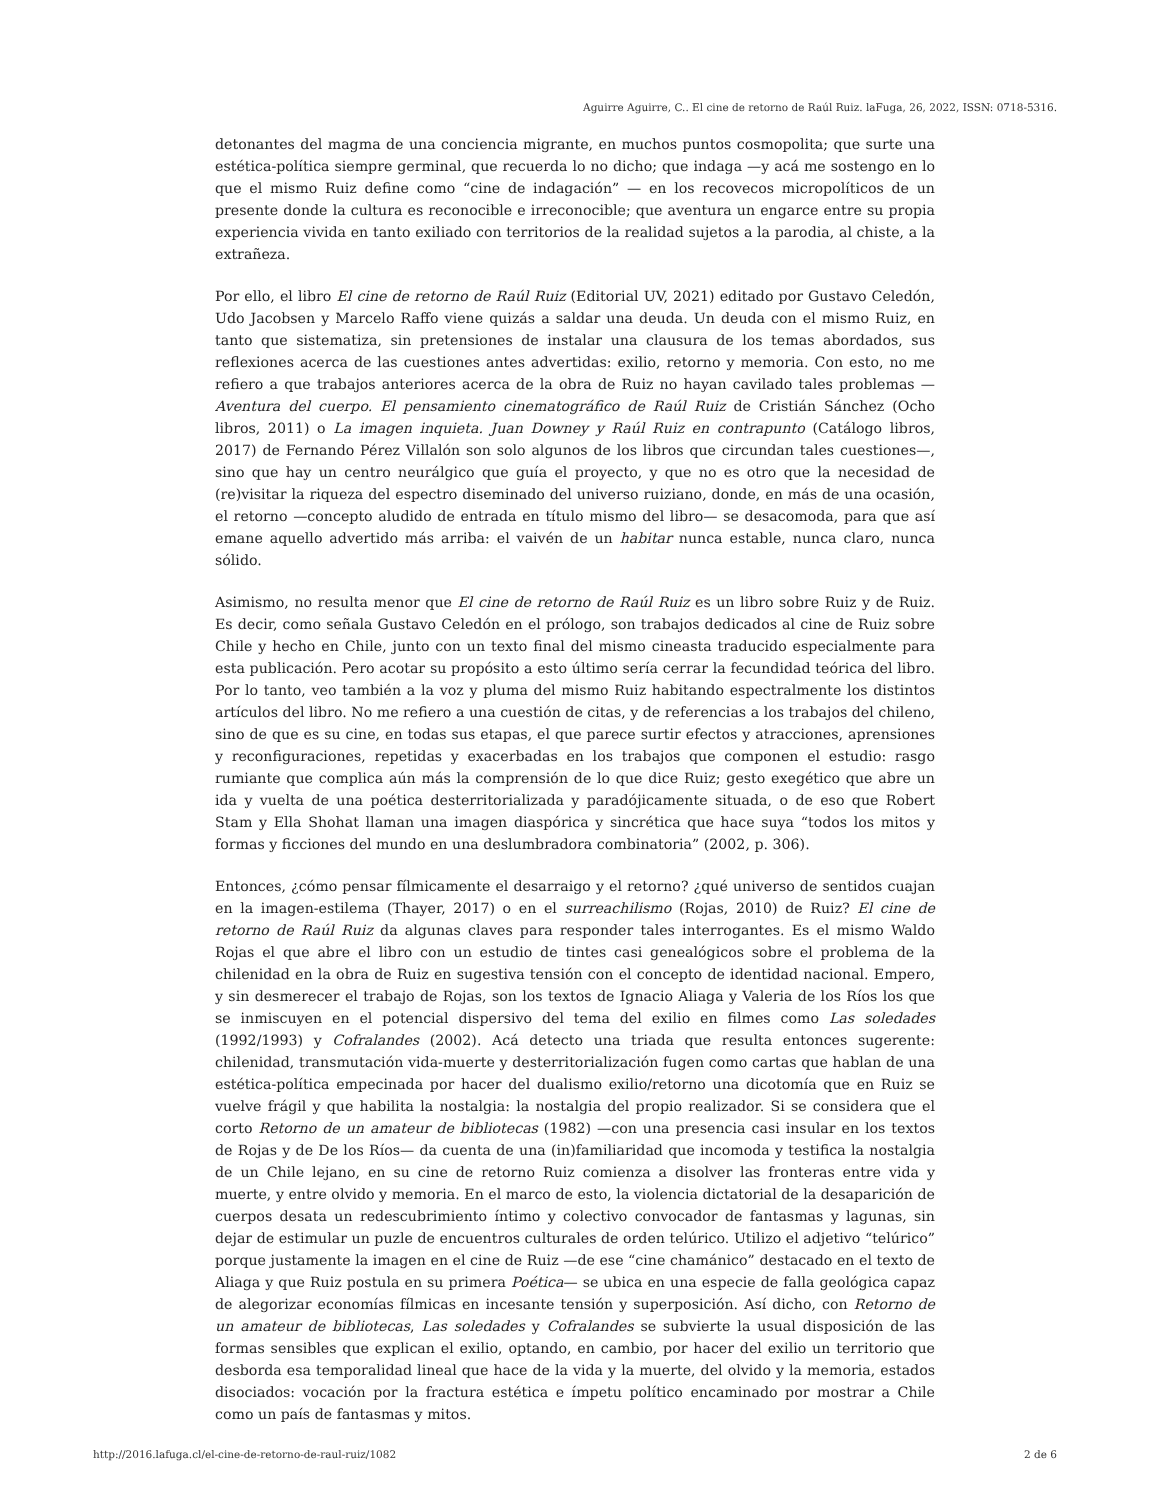Aguirre Aguirre, C.. El cine de retorno de Raúl Ruiz. laFuga, 26, 2022, ISSN: 0718-5316.
detonantes del magma de una conciencia migrante, en muchos puntos cosmopolita; que surte una estética-política siempre germinal, que recuerda lo no dicho; que indaga —y acá me sostengo en lo que el mismo Ruiz define como “cine de indagación” — en los recovecos micropolíticos de un presente donde la cultura es reconocible e irreconocible; que aventura un engarce entre su propia experiencia vivida en tanto exiliado con territorios de la realidad sujetos a la parodia, al chiste, a la extrañeza.
Por ello, el libro El cine de retorno de Raúl Ruiz (Editorial UV, 2021) editado por Gustavo Celedón, Udo Jacobsen y Marcelo Raffo viene quizás a saldar una deuda. Un deuda con el mismo Ruiz, en tanto que sistematiza, sin pretensiones de instalar una clausura de los temas abordados, sus reflexiones acerca de las cuestiones antes advertidas: exilio, retorno y memoria. Con esto, no me refiero a que trabajos anteriores acerca de la obra de Ruiz no hayan cavilado tales problemas —Aventura del cuerpo. El pensamiento cinematográfico de Raúl Ruiz de Cristián Sánchez (Ocho libros, 2011) o La imagen inquieta. Juan Downey y Raúl Ruiz en contrapunto (Catálogo libros, 2017) de Fernando Pérez Villalón son solo algunos de los libros que circundan tales cuestiones—, sino que hay un centro neurálgico que guía el proyecto, y que no es otro que la necesidad de (re)visitar la riqueza del espectro diseminado del universo ruiziano, donde, en más de una ocasión, el retorno —concepto aludido de entrada en título mismo del libro— se desacomoda, para que así emane aquello advertido más arriba: el vaivén de un habitar nunca estable, nunca claro, nunca sólido.
Asimismo, no resulta menor que El cine de retorno de Raúl Ruiz es un libro sobre Ruiz y de Ruiz. Es decir, como señala Gustavo Celedón en el prólogo, son trabajos dedicados al cine de Ruiz sobre Chile y hecho en Chile, junto con un texto final del mismo cineasta traducido especialmente para esta publicación. Pero acotar su propósito a esto último sería cerrar la fecundidad teórica del libro. Por lo tanto, veo también a la voz y pluma del mismo Ruiz habitando espectralmente los distintos artículos del libro. No me refiero a una cuestión de citas, y de referencias a los trabajos del chileno, sino de que es su cine, en todas sus etapas, el que parece surtir efectos y atracciones, aprensiones y reconfiguraciones, repetidas y exacerbadas en los trabajos que componen el estudio: rasgo rumiante que complica aún más la comprensión de lo que dice Ruiz; gesto exegético que abre un ida y vuelta de una poética desterritorializada y paradójicamente situada, o de eso que Robert Stam y Ella Shohat llaman una imagen diaspórica y sincrética que hace suya “todos los mitos y formas y ficciones del mundo en una deslumbradora combinatoria” (2002, p. 306).
Entonces, ¿cómo pensar fílmicamente el desarraigo y el retorno? ¿qué universo de sentidos cuajan en la imagen-estilema (Thayer, 2017) o en el surreachilismo (Rojas, 2010) de Ruiz? El cine de retorno de Raúl Ruiz da algunas claves para responder tales interrogantes. Es el mismo Waldo Rojas el que abre el libro con un estudio de tintes casi genealógicos sobre el problema de la chilenidad en la obra de Ruiz en sugestiva tensión con el concepto de identidad nacional. Empero, y sin desmerecer el trabajo de Rojas, son los textos de Ignacio Aliaga y Valeria de los Ríos los que se inmiscuyen en el potencial dispersivo del tema del exilio en filmes como Las soledades (1992/1993) y Cofralandes (2002). Acá detecto una triada que resulta entonces sugerente: chilenidad, transmutación vida-muerte y desterritorialización fugen como cartas que hablan de una estética-política empecinada por hacer del dualismo exilio/retorno una dicotomía que en Ruiz se vuelve frágil y que habilita la nostalgia: la nostalgia del propio realizador. Si se considera que el corto Retorno de un amateur de bibliotecas (1982) —con una presencia casi insular en los textos de Rojas y de De los Ríos— da cuenta de una (in)familiaridad que incomoda y testifica la nostalgia de un Chile lejano, en su cine de retorno Ruiz comienza a disolver las fronteras entre vida y muerte, y entre olvido y memoria. En el marco de esto, la violencia dictatorial de la desaparición de cuerpos desata un redescubrimiento íntimo y colectivo convocador de fantasmas y lagunas, sin dejar de estimular un puzle de encuentros culturales de orden telúrico. Utilizo el adjetivo “telúrico” porque justamente la imagen en el cine de Ruiz —de ese “cine chamánico” destacado en el texto de Aliaga y que Ruiz postula en su primera Poética— se ubica en una especie de falla geológica capaz de alegorizar economías fílmicas en incesante tensión y superposición. Así dicho, con Retorno de un amateur de bibliotecas, Las soledades y Cofralandes se subvierte la usual disposición de las formas sensibles que explican el exilio, optando, en cambio, por hacer del exilio un territorio que desborda esa temporalidad lineal que hace de la vida y la muerte, del olvido y la memoria, estados disociados: vocación por la fractura estética e ímpetu político encaminado por mostrar a Chile como un país de fantasmas y mitos.
http://2016.lafuga.cl/el-cine-de-retorno-de-raul-ruiz/1082 2 de 6